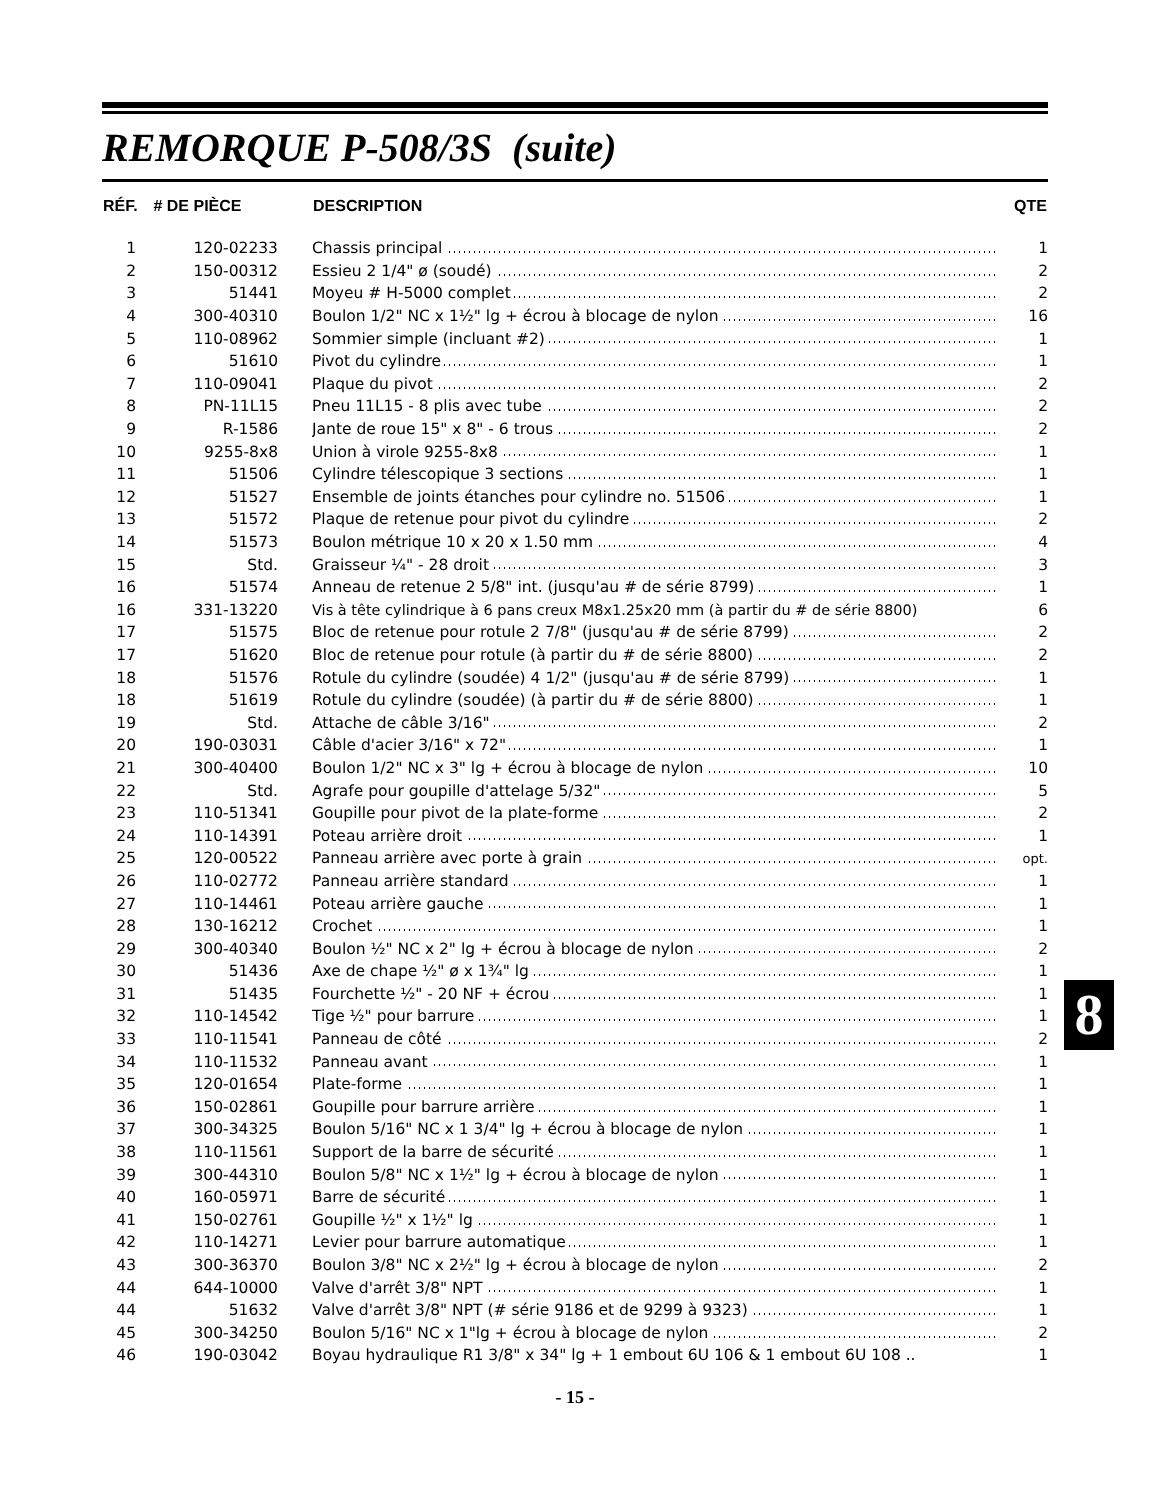REMORQUE P-508/3S (suite)
| RÉF. | # DE PIÈCE | DESCRIPTION | QTE |
| --- | --- | --- | --- |
| 1 | 120-02233 | Chassis principal | 1 |
| 2 | 150-00312 | Essieu 2 1/4" ø (soudé) | 2 |
| 3 | 51441 | Moyeu # H-5000 complet | 2 |
| 4 | 300-40310 | Boulon 1/2" NC x 1½" lg + écrou à blocage de nylon | 16 |
| 5 | 110-08962 | Sommier simple (incluant #2) | 1 |
| 6 | 51610 | Pivot du cylindre | 1 |
| 7 | 110-09041 | Plaque du pivot | 2 |
| 8 | PN-11L15 | Pneu 11L15 - 8 plis avec tube | 2 |
| 9 | R-1586 | Jante de roue 15" x 8" - 6 trous | 2 |
| 10 | 9255-8x8 | Union à virole 9255-8x8 | 1 |
| 11 | 51506 | Cylindre télescopique 3 sections | 1 |
| 12 | 51527 | Ensemble de joints étanches pour cylindre no. 51506 | 1 |
| 13 | 51572 | Plaque de retenue pour pivot du cylindre | 2 |
| 14 | 51573 | Boulon métrique 10 x 20 x 1.50 mm | 4 |
| 15 | Std. | Graisseur ¼" - 28 droit | 3 |
| 16 | 51574 | Anneau de retenue 2 5/8" int. (jusqu'au # de série 8799) | 1 |
| 16 | 331-13220 | Vis à tête cylindrique à 6 pans creux M8x1.25x20 mm (à partir du # de série 8800) | 6 |
| 17 | 51575 | Bloc de retenue pour rotule 2 7/8" (jusqu'au # de série 8799) | 2 |
| 17 | 51620 | Bloc de retenue pour rotule (à partir du # de série 8800) | 2 |
| 18 | 51576 | Rotule du cylindre (soudée) 4 1/2" (jusqu'au # de série 8799) | 1 |
| 18 | 51619 | Rotule du cylindre (soudée) (à partir du # de série 8800) | 1 |
| 19 | Std. | Attache de câble 3/16" | 2 |
| 20 | 190-03031 | Câble d'acier 3/16" x 72" | 1 |
| 21 | 300-40400 | Boulon 1/2" NC x 3" lg + écrou à blocage de nylon | 10 |
| 22 | Std. | Agrafe pour goupille d'attelage 5/32" | 5 |
| 23 | 110-51341 | Goupille pour pivot de la plate-forme | 2 |
| 24 | 110-14391 | Poteau arrière droit | 1 |
| 25 | 120-00522 | Panneau arrière avec porte à grain | opt. |
| 26 | 110-02772 | Panneau arrière standard | 1 |
| 27 | 110-14461 | Poteau arrière gauche | 1 |
| 28 | 130-16212 | Crochet | 1 |
| 29 | 300-40340 | Boulon ½" NC x 2" lg + écrou à blocage de nylon | 2 |
| 30 | 51436 | Axe de chape ½" ø x 1¾" lg | 1 |
| 31 | 51435 | Fourchette ½" - 20 NF + écrou | 1 |
| 32 | 110-14542 | Tige ½" pour barrure | 1 |
| 33 | 110-11541 | Panneau de côté | 2 |
| 34 | 110-11532 | Panneau avant | 1 |
| 35 | 120-01654 | Plate-forme | 1 |
| 36 | 150-02861 | Goupille pour barrure arrière | 1 |
| 37 | 300-34325 | Boulon 5/16" NC x 1 3/4" lg + écrou à blocage de nylon | 1 |
| 38 | 110-11561 | Support de la barre de sécurité | 1 |
| 39 | 300-44310 | Boulon 5/8" NC x 1½" lg + écrou à blocage de nylon | 1 |
| 40 | 160-05971 | Barre de sécurité | 1 |
| 41 | 150-02761 | Goupille ½" x 1½" lg | 1 |
| 42 | 110-14271 | Levier pour barrure automatique | 1 |
| 43 | 300-36370 | Boulon 3/8" NC x 2½" lg + écrou à blocage de nylon | 2 |
| 44 | 644-10000 | Valve d'arrêt 3/8" NPT | 1 |
| 44 | 51632 | Valve d'arrêt 3/8" NPT (# série 9186 et de 9299 à 9323) | 1 |
| 45 | 300-34250 | Boulon 5/16" NC x 1"lg + écrou à blocage de nylon | 2 |
| 46 | 190-03042 | Boyau hydraulique R1 3/8" x 34" lg + 1 embout 6U 106 & 1 embout 6U 108 .. | 1 |
- 15 -
8